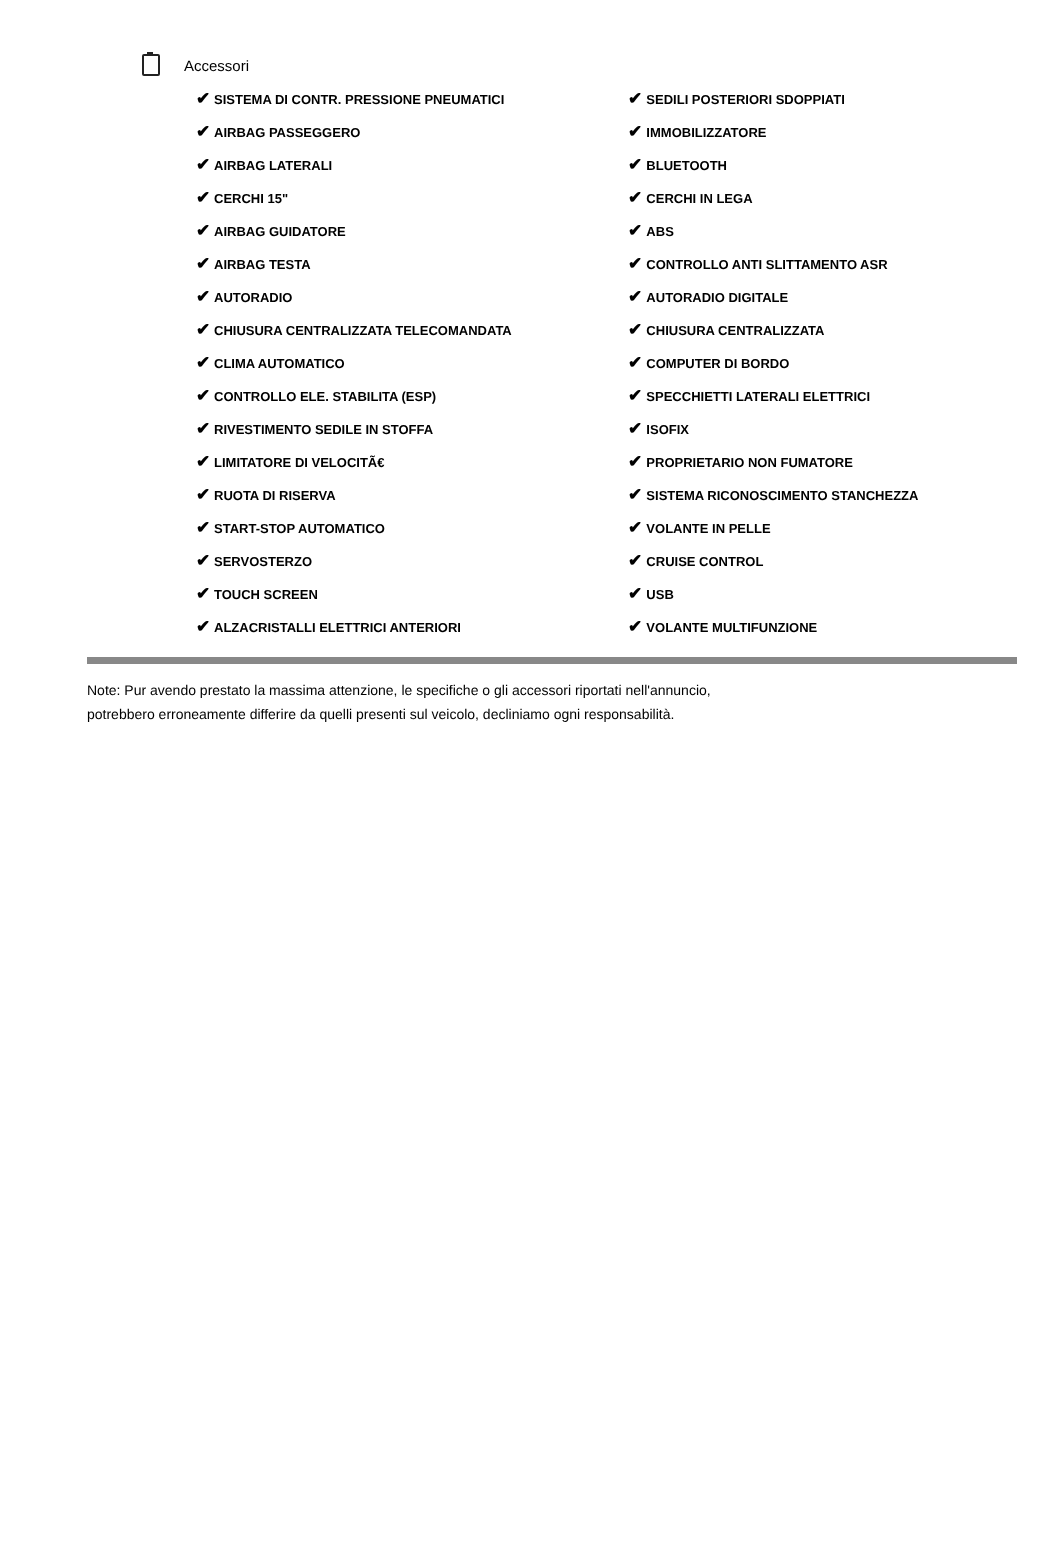Accessori
| ✔ SISTEMA DI CONTR. PRESSIONE PNEUMATICI | ✔ SEDILI POSTERIORI SDOPPIATI |
| ✔ AIRBAG PASSEGGERO | ✔ IMMOBILIZZATORE |
| ✔ AIRBAG LATERALI | ✔ BLUETOOTH |
| ✔ CERCHI 15" | ✔ CERCHI IN LEGA |
| ✔ AIRBAG GUIDATORE | ✔ ABS |
| ✔ AIRBAG TESTA | ✔ CONTROLLO ANTI SLITTAMENTO ASR |
| ✔ AUTORADIO | ✔ AUTORADIO DIGITALE |
| ✔ CHIUSURA CENTRALIZZATA TELECOMANDATA | ✔ CHIUSURA CENTRALIZZATA |
| ✔ CLIMA AUTOMATICO | ✔ COMPUTER DI BORDO |
| ✔ CONTROLLO ELE. STABILITA (ESP) | ✔ SPECCHIETTI LATERALI ELETTRICI |
| ✔ RIVESTIMENTO SEDILE IN STOFFA | ✔ ISOFIX |
| ✔ LIMITATORE DI VELOCITÃ€ | ✔ PROPRIETARIO NON FUMATORE |
| ✔ RUOTA DI RISERVA | ✔ SISTEMA RICONOSCIMENTO STANCHEZZA |
| ✔ START-STOP AUTOMATICO | ✔ VOLANTE IN PELLE |
| ✔ SERVOSTERZO | ✔ CRUISE CONTROL |
| ✔ TOUCH SCREEN | ✔ USB |
| ✔ ALZACRISTALLI ELETTRICI ANTERIORI | ✔ VOLANTE MULTIFUNZIONE |
Note: Pur avendo prestato la massima attenzione, le specifiche o gli accessori riportati nell'annuncio,
potrebbero erroneamente differire da quelli presenti sul veicolo, decliniamo ogni responsabilità.